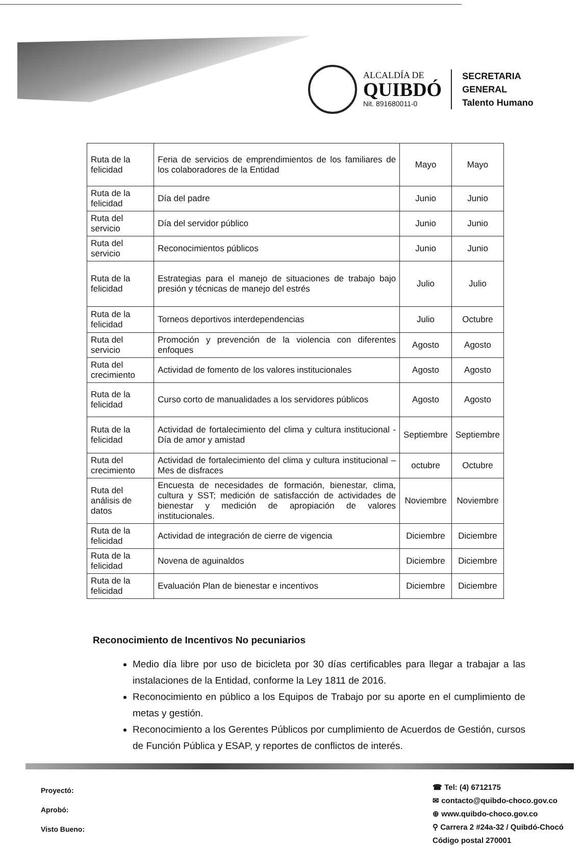ALCALDÍA DE
QUIBDÓ
Nit. 891680011-0
SECRETARIA
GENERAL
Talento Humano
| Ruta de la felicidad | Feria de servicios de emprendimientos de los familiares de los colaboradores de la Entidad | Mayo | Mayo |
| Ruta de la felicidad | Día del padre | Junio | Junio |
| Ruta del servicio | Día del servidor público | Junio | Junio |
| Ruta del servicio | Reconocimientos públicos | Junio | Junio |
| Ruta de la felicidad | Estrategias para el manejo de situaciones de trabajo bajo presión y técnicas de manejo del estrés | Julio | Julio |
| Ruta de la felicidad | Torneos deportivos interdependencias | Julio | Octubre |
| Ruta del servicio | Promoción y prevención de la violencia con diferentes enfoques | Agosto | Agosto |
| Ruta del crecimiento | Actividad de fomento de los valores institucionales | Agosto | Agosto |
| Ruta de la felicidad | Curso corto de manualidades a los servidores públicos | Agosto | Agosto |
| Ruta de la felicidad | Actividad de fortalecimiento del clima y cultura institucional - Día de amor y amistad | Septiembre | Septiembre |
| Ruta del crecimiento | Actividad de fortalecimiento del clima y cultura institucional – Mes de disfraces | octubre | Octubre |
| Ruta del análisis de datos | Encuesta de necesidades de formación, bienestar, clima, cultura y SST; medición de satisfacción de actividades de bienestar y medición de apropiación de valores institucionales. | Noviembre | Noviembre |
| Ruta de la felicidad | Actividad de integración de cierre de vigencia | Diciembre | Diciembre |
| Ruta de la felicidad | Novena de aguinaldos | Diciembre | Diciembre |
| Ruta de la felicidad | Evaluación Plan de bienestar e incentivos | Diciembre | Diciembre |
Reconocimiento de Incentivos No pecuniarios
Medio día libre por uso de bicicleta por 30 días certificables para llegar a trabajar a las instalaciones de la Entidad, conforme la Ley 1811 de 2016.
Reconocimiento en público a los Equipos de Trabajo por su aporte en el cumplimiento de metas y gestión.
Reconocimiento a los Gerentes Públicos por cumplimiento de Acuerdos de Gestión, cursos de Función Pública y ESAP, y reportes de conflictos de interés.
Proyectó:
Aprobó:
Visto Bueno:
☎ Tel: (4) 6712175
✉ contacto@quibdo-choco.gov.co
⊕ www.quibdo-choco.gov.co
⚲ Carrera 2 #24a-32 / Quibdó-Chocó
Código postal 270001